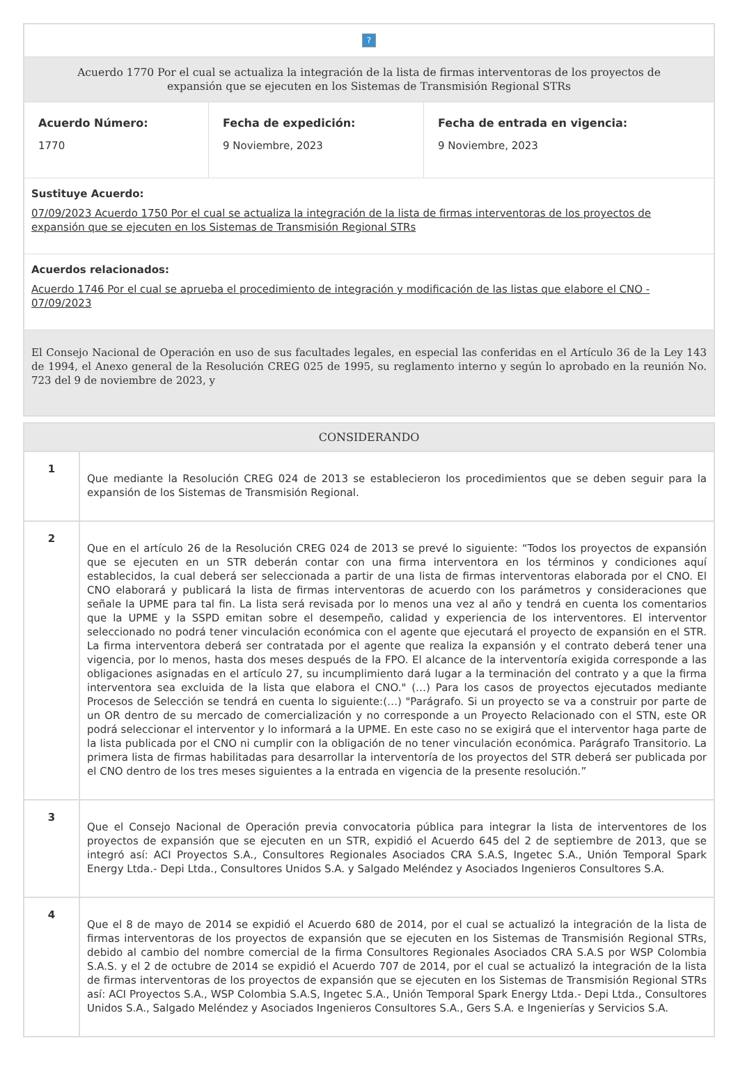?
Acuerdo 1770 Por el cual se actualiza la integración de la lista de firmas interventoras de los proyectos de expansión que se ejecuten en los Sistemas de Transmisión Regional STRs
Acuerdo Número:
1770
Fecha de expedición:
9 Noviembre, 2023
Fecha de entrada en vigencia:
9 Noviembre, 2023
Sustituye Acuerdo:
07/09/2023 Acuerdo 1750 Por el cual se actualiza la integración de la lista de firmas interventoras de los proyectos de expansión que se ejecuten en los Sistemas de Transmisión Regional STRs
Acuerdos relacionados:
Acuerdo 1746 Por el cual se aprueba el procedimiento de integración y modificación de las listas que elabore el CNO - 07/09/2023
El Consejo Nacional de Operación en uso de sus facultades legales, en especial las conferidas en el Artículo 36 de la Ley 143 de 1994, el Anexo general de la Resolución CREG 025 de 1995, su reglamento interno y según lo aprobado en la reunión No. 723 del 9 de noviembre de 2023, y
CONSIDERANDO
| 1 | Que mediante la Resolución CREG 024 de 2013 se establecieron los procedimientos que se deben seguir para la expansión de los Sistemas de Transmisión Regional. |
| 2 | Que en el artículo 26 de la Resolución CREG 024 de 2013 se prevé lo siguiente: “Todos los proyectos de expansión que se ejecuten en un STR deberán contar con una firma interventora en los términos y condiciones aquí establecidos, la cual deberá ser seleccionada a partir de una lista de firmas interventoras elaborada por el CNO. El CNO elaborará y publicará la lista de firmas interventoras de acuerdo con los parámetros y consideraciones que señale la UPME para tal fin. La lista será revisada por lo menos una vez al año y tendrá en cuenta los comentarios que la UPME y la SSPD emitan sobre el desempeño, calidad y experiencia de los interventores. El interventor seleccionado no podrá tener vinculación económica con el agente que ejecutará el proyecto de expansión en el STR. La firma interventora deberá ser contratada por el agente que realiza la expansión y el contrato deberá tener una vigencia, por lo menos, hasta dos meses después de la FPO. El alcance de la interventoría exigida corresponde a las obligaciones asignadas en el artículo 27, su incumplimiento dará lugar a la terminación del contrato y a que la firma interventora sea excluida de la lista que elabora el CNO." (…) Para los casos de proyectos ejecutados mediante Procesos de Selección se tendrá en cuenta lo siguiente:(…) "Parágrafo. Si un proyecto se va a construir por parte de un OR dentro de su mercado de comercialización y no corresponde a un Proyecto Relacionado con el STN, este OR podrá seleccionar el interventor y lo informará a la UPME. En este caso no se exigirá que el interventor haga parte de la lista publicada por el CNO ni cumplir con la obligación de no tener vinculación económica. Parágrafo Transitorio. La primera lista de firmas habilitadas para desarrollar la interventoría de los proyectos del STR deberá ser publicada por el CNO dentro de los tres meses siguientes a la entrada en vigencia de la presente resolución.” |
| 3 | Que el Consejo Nacional de Operación previa convocatoria pública para integrar la lista de interventores de los proyectos de expansión que se ejecuten en un STR, expidió el Acuerdo 645 del 2 de septiembre de 2013, que se integró así: ACI Proyectos S.A., Consultores Regionales Asociados CRA S.A.S, Ingetec S.A., Unión Temporal Spark Energy Ltda.- Depi Ltda., Consultores Unidos S.A. y Salgado Meléndez y Asociados Ingenieros Consultores S.A. |
| 4 | Que el 8 de mayo de 2014 se expidió el Acuerdo 680 de 2014, por el cual se actualizó la integración de la lista de firmas interventoras de los proyectos de expansión que se ejecuten en los Sistemas de Transmisión Regional STRs, debido al cambio del nombre comercial de la firma Consultores Regionales Asociados CRA S.A.S por WSP Colombia S.A.S. y el 2 de octubre de 2014 se expidió el Acuerdo 707 de 2014, por el cual se actualizó la integración de la lista de firmas interventoras de los proyectos de expansión que se ejecuten en los Sistemas de Transmisión Regional STRs así: ACI Proyectos S.A., WSP Colombia S.A.S, Ingetec S.A., Unión Temporal Spark Energy Ltda.- Depi Ltda., Consultores Unidos S.A., Salgado Meléndez y Asociados Ingenieros Consultores S.A., Gers S.A. e Ingenierías y Servicios S.A. |